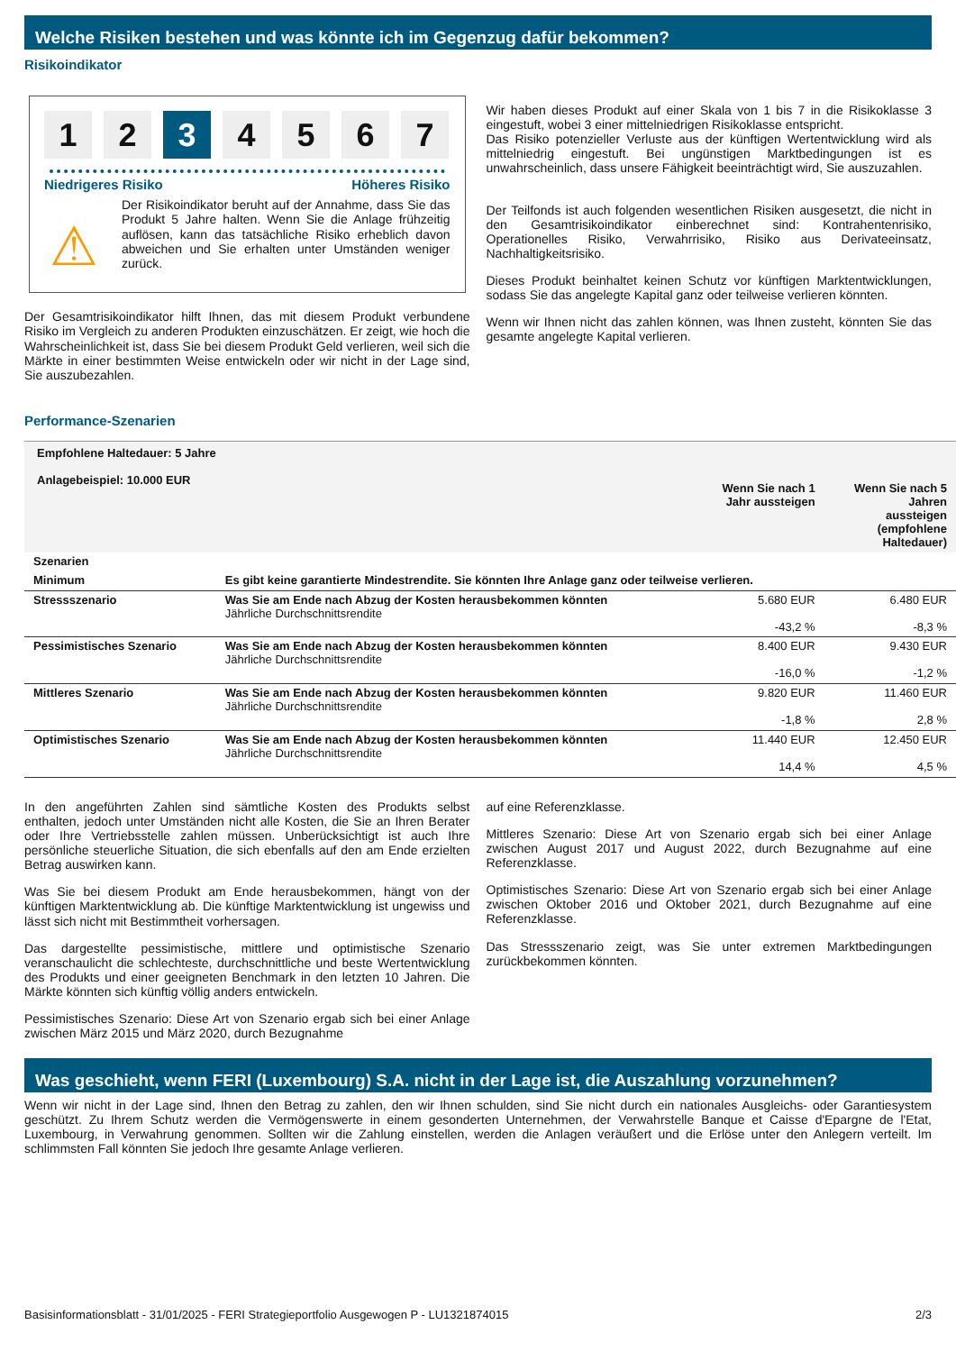Welche Risiken bestehen und was könnte ich im Gegenzug dafür bekommen?
Risikoindikator
1 2 3 4567
Niedrigeres Risiko Höheres Risiko
⚠
Der Risikoindikator beruht auf der Annahme, dass Sie das Produkt 5 Jahre halten. Wenn Sie die Anlage frühzeitig auflösen, kann das tatsächliche Risiko erheblich davon abweichen und Sie erhalten unter Umständen weniger zurück.
Der Gesamtrisikoindikator hilft Ihnen, das mit diesem Produkt verbundene Risiko im Vergleich zu anderen Produkten einzuschätzen. Er zeigt, wie hoch die Wahrscheinlichkeit ist, dass Sie bei diesem Produkt Geld verlieren, weil sich die Märkte in einer bestimmten Weise entwickeln oder wir nicht in der Lage sind, Sie auszubezahlen.
Wir haben dieses Produkt auf einer Skala von 1 bis 7 in die Risikoklasse 3 eingestuft, wobei 3 einer mittelniedrigen Risikoklasse entspricht.
Das Risiko potenzieller Verluste aus der künftigen Wertentwicklung wird als mittelniedrig eingestuft. Bei ungünstigen Marktbedingungen ist es unwahrscheinlich, dass unsere Fähigkeit beeinträchtigt wird, Sie auszuzahlen.
Der Teilfonds ist auch folgenden wesentlichen Risiken ausgesetzt, die nicht in den Gesamtrisikoindikator einberechnet sind: Kontrahentenrisiko, Operationelles Risiko, Verwahrrisiko, Risiko aus Derivateeinsatz, Nachhaltigkeitsrisiko.
Dieses Produkt beinhaltet keinen Schutz vor künftigen Marktentwicklungen, sodass Sie das angelegte Kapital ganz oder teilweise verlieren könnten.
Wenn wir Ihnen nicht das zahlen können, was Ihnen zusteht, könnten Sie das gesamte angelegte Kapital verlieren.
Performance-Szenarien
| Empfohlene Haltedauer: 5 Jahre Anlagebeispiel: 10.000 EUR | | Wenn Sie nach 1 Jahr aussteigen | Wenn Sie nach 5 Jahren aussteigen (empfohlene Haltedauer) |
| --- | --- | --- | --- |
| Szenarien | | | |
| Minimum | Es gibt keine garantierte Mindestrendite. Sie könnten Ihre Anlage ganz oder teilweise verlieren. | | |
| Stressszenario | Was Sie am Ende nach Abzug der Kosten herausbekommen könnten Jährliche Durchschnittsrendite | 5.680 EUR -43,2 % | 6.480 EUR -8,3 % |
| Pessimistisches Szenario | Was Sie am Ende nach Abzug der Kosten herausbekommen könnten Jährliche Durchschnittsrendite | 8.400 EUR -16,0 % | 9.430 EUR -1,2 % |
| Mittleres Szenario | Was Sie am Ende nach Abzug der Kosten herausbekommen könnten Jährliche Durchschnittsrendite | 9.820 EUR -1,8 % | 11.460 EUR 2,8 % |
| Optimistisches Szenario | Was Sie am Ende nach Abzug der Kosten herausbekommen könnten Jährliche Durchschnittsrendite | 11.440 EUR 14,4 % | 12.450 EUR 4,5 % |
In den angeführten Zahlen sind sämtliche Kosten des Produkts selbst enthalten, jedoch unter Umständen nicht alle Kosten, die Sie an Ihren Berater oder Ihre Vertriebsstelle zahlen müssen. Unberücksichtigt ist auch Ihre persönliche steuerliche Situation, die sich ebenfalls auf den am Ende erzielten Betrag auswirken kann.
Was Sie bei diesem Produkt am Ende herausbekommen, hängt von der künftigen Marktentwicklung ab. Die künftige Marktentwicklung ist ungewiss und lässt sich nicht mit Bestimmtheit vorhersagen.
Das dargestellte pessimistische, mittlere und optimistische Szenario veranschaulicht die schlechteste, durchschnittliche und beste Wertentwicklung des Produkts und einer geeigneten Benchmark in den letzten 10 Jahren. Die Märkte könnten sich künftig völlig anders entwickeln.
Pessimistisches Szenario: Diese Art von Szenario ergab sich bei einer Anlage zwischen März 2015 und März 2020, durch Bezugnahme
auf eine Referenzklasse.
Mittleres Szenario: Diese Art von Szenario ergab sich bei einer Anlage zwischen August 2017 und August 2022, durch Bezugnahme auf eine Referenzklasse.
Optimistisches Szenario: Diese Art von Szenario ergab sich bei einer Anlage zwischen Oktober 2016 und Oktober 2021, durch Bezugnahme auf eine Referenzklasse.
Das Stressszenario zeigt, was Sie unter extremen Marktbedingungen zurückbekommen könnten.
Was geschieht, wenn FERI (Luxembourg) S.A. nicht in der Lage ist, die Auszahlung vorzunehmen?
Wenn wir nicht in der Lage sind, Ihnen den Betrag zu zahlen, den wir Ihnen schulden, sind Sie nicht durch ein nationales Ausgleichs- oder Garantiesystem geschützt. Zu Ihrem Schutz werden die Vermögenswerte in einem gesonderten Unternehmen, der Verwahrstelle Banque et Caisse d'Epargne de l'Etat, Luxembourg, in Verwahrung genommen. Sollten wir die Zahlung einstellen, werden die Anlagen veräußert und die Erlöse unter den Anlegern verteilt. Im schlimmsten Fall könnten Sie jedoch Ihre gesamte Anlage verlieren.
Basisinformationsblatt - 31/01/2025 - FERI Strategieportfolio Ausgewogen P - LU1321874015 2/3